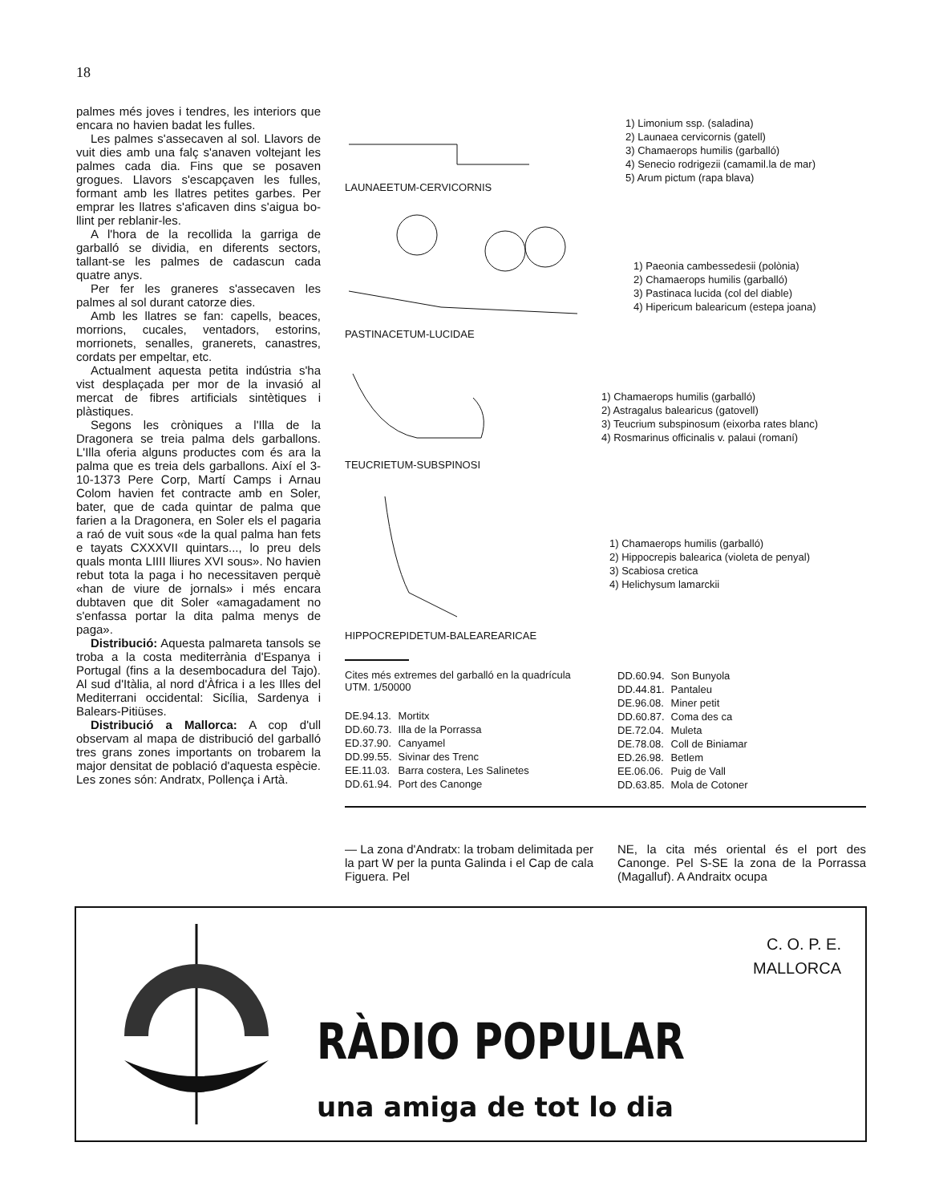18
palmes més joves i tendres, les interiors que encara no havien badat les fulles.
Les palmes s'assecaven al sol. Llavors de vuit dies amb una falç s'anaven voltejant les palmes cada dia. Fins que se posaven grogues. Llavors s'escapçaven les fulles, formant amb les llatres petites garbes. Per emprar les llatres s'aficaven dins s'aigua bo-llint per reblanir-les.
A l'hora de la recollida la garriga de garballó se dividia, en diferents sectors, tallant-se les palmes de cadascun cada quatre anys.
Per fer les graneres s'assecaven les palmes al sol durant catorze dies.
Amb les llatres se fan: capells, beaces, morrions, cucales, ventadors, estorins, morrionets, senalles, granerets, canastres, cordats per empeltar, etc.
Actualment aquesta petita indústria s'ha vist desplaçada per mor de la invasió al mercat de fibres artificials sintètiques i plàstiques.
Segons les cròniques a l'Illa de la Dragonera se treia palma dels garballons. L'Illa oferia alguns productes com és ara la palma que es treia dels garballons. Així el 3-10-1373 Pere Corp, Martí Camps i Arnau Colom havien fet contracte amb en Soler, bater, que de cada quintar de palma que farien a la Dragonera, en Soler els el pagaria a raó de vuit sous «de la qual palma han fets e tayats CXXXVII quintars..., lo preu dels quals monta LIIII lliures XVI sous». No havien rebut tota la paga i ho necessitaven perquè «han de viure de jornals» i més encara dubtaven que dit Soler «amagadament no s'enfassa portar la dita palma menys de paga».
Distribució: Aquesta palmareta tansols se troba a la costa mediterrània d'Espanya i Portugal (fins a la desembocadura del Tajo). Al sud d'Itàlia, al nord d'Àfrica i a les Illes del Mediterrani occidental: Sicília, Sardenya i Balears-Pitiüses.
Distribució a Mallorca: A cop d'ull observam al mapa de distribució del garballó tres grans zones importants on trobarem la major densitat de població d'aquesta espècie. Les zones són: Andratx, Pollença i Artà.
LAUNAEETUM-CERVICORNIS
1) Limonium ssp. (saladina)
2) Launaea cervicornis (gatell)
3) Chamaerops humilis (garballó)
4) Senecio rodrigezii (camamil.la de mar)
5) Arum pictum (rapa blava)
PASTINACETUM-LUCIDAE
1) Paeonia cambessedesii (polònia)
2) Chamaerops humilis (garballó)
3) Pastinaca lucida (col del diable)
4) Hipericum balearicum (estepa joana)
TEUCRIETUM-SUBSPINOSI
1) Chamaerops humilis (garballó)
2) Astragalus balearicus (gatovell)
3) Teucrium subspinosum (eixorba rates blanc)
4) Rosmarinus officinalis v. palaui (romaní)
HIPPOCREPIDETUM-BALEAREARICAE
1) Chamaerops humilis (garballó)
2) Hippocrepis balearica (violeta de penyal)
3) Scabiosa cretica
4) Helichysum lamarckii
Cites més extremes del garballó en la quadrícula UTM. 1/50000
| DE.94.13. | Mortitx |
| DD.60.73. | Illa de la Porrassa |
| ED.37.90. | Canyamel |
| DD.99.55. | Sivinar des Trenc |
| EE.11.03. | Barra costera, Les Salinetes |
| DD.61.94. | Port des Canonge |
| DD.60.94. | Son Bunyola |
| DD.44.81. | Pantaleu |
| DE.96.08. | Miner petit |
| DD.60.87. | Coma des ca |
| DE.72.04. | Muleta |
| DE.78.08. | Coll de Biniamar |
| ED.26.98. | Betlem |
| EE.06.06. | Puig de Vall |
| DD.63.85. | Mola de Cotoner |
— La zona d'Andratx: la trobam delimitada per la part W per la punta Galinda i el Cap de cala Figuera. Pel
NE, la cita més oriental és el port des Canonge. Pel S-SE la zona de la Porrassa (Magalluf). A Andraitx ocupa
C. O. P. E.
MALLORCA
RÀDIO POPULAR
una amiga de tot lo dia